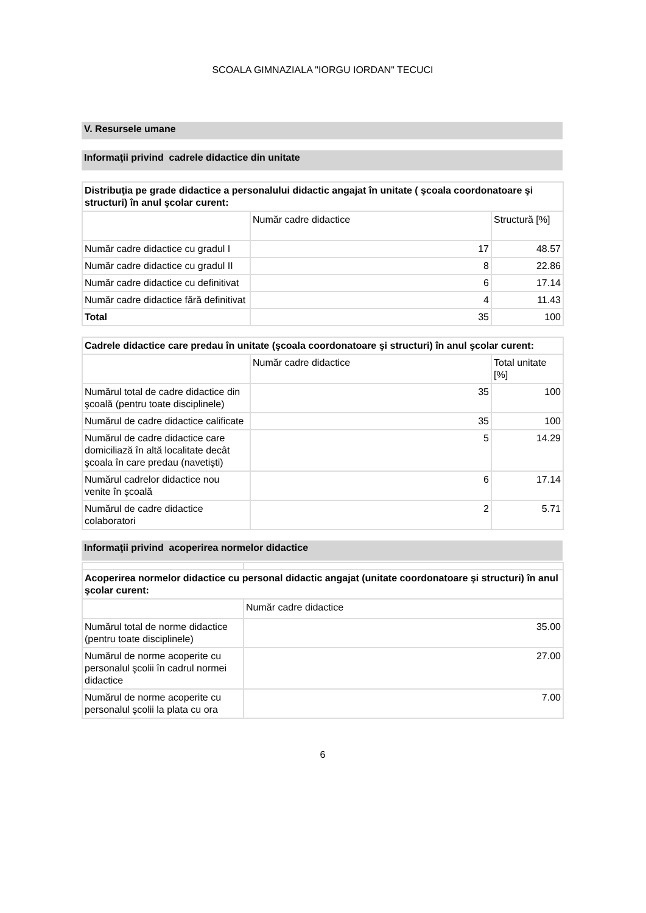SCOALA GIMNAZIALA "IORGU IORDAN" TECUCI
V. Resursele umane
Informaţii privind cadrele didactice din unitate
| Distribuţia pe grade didactice a personalului didactic angajat în unitate ( şcoala coordonatoare şi structuri) în anul şcolar curent: | | |
| | Număr cadre didactice | Structură [%] |
| Număr cadre didactice cu gradul I | 17 | 48.57 |
| Număr cadre didactice cu gradul II | 8 | 22.86 |
| Număr cadre didactice cu definitivat | 6 | 17.14 |
| Număr cadre didactice fără definitivat | 4 | 11.43 |
| Total | 35 | 100 |
| Cadrele didactice care predau în unitate (şcoala coordonatoare şi structuri) în anul şcolar curent: | | |
| | Număr cadre didactice | Total unitate [%] |
| Numărul total de cadre didactice din şcoală (pentru toate disciplinele) | 35 | 100 |
| Numărul de cadre didactice calificate | 35 | 100 |
| Numărul de cadre didactice care domiciliază în altă localitate decât şcoala în care predau (navetişti) | 5 | 14.29 |
| Numărul cadrelor didactice nou venite în şcoală | 6 | 17.14 |
| Numărul de cadre didactice colaboratori | 2 | 5.71 |
Informaţii privind acoperirea normelor didactice
| Acoperirea normelor didactice cu personal didactic angajat (unitate coordonatoare şi structuri) în anul şcolar curent: | |
| | Număr cadre didactice |
| Numărul total de norme didactice (pentru toate disciplinele) | 35.00 |
| Numărul de norme acoperite cu personalul şcolii în cadrul normei didactice | 27.00 |
| Numărul de norme acoperite cu personalul şcolii la plata cu ora | 7.00 |
6